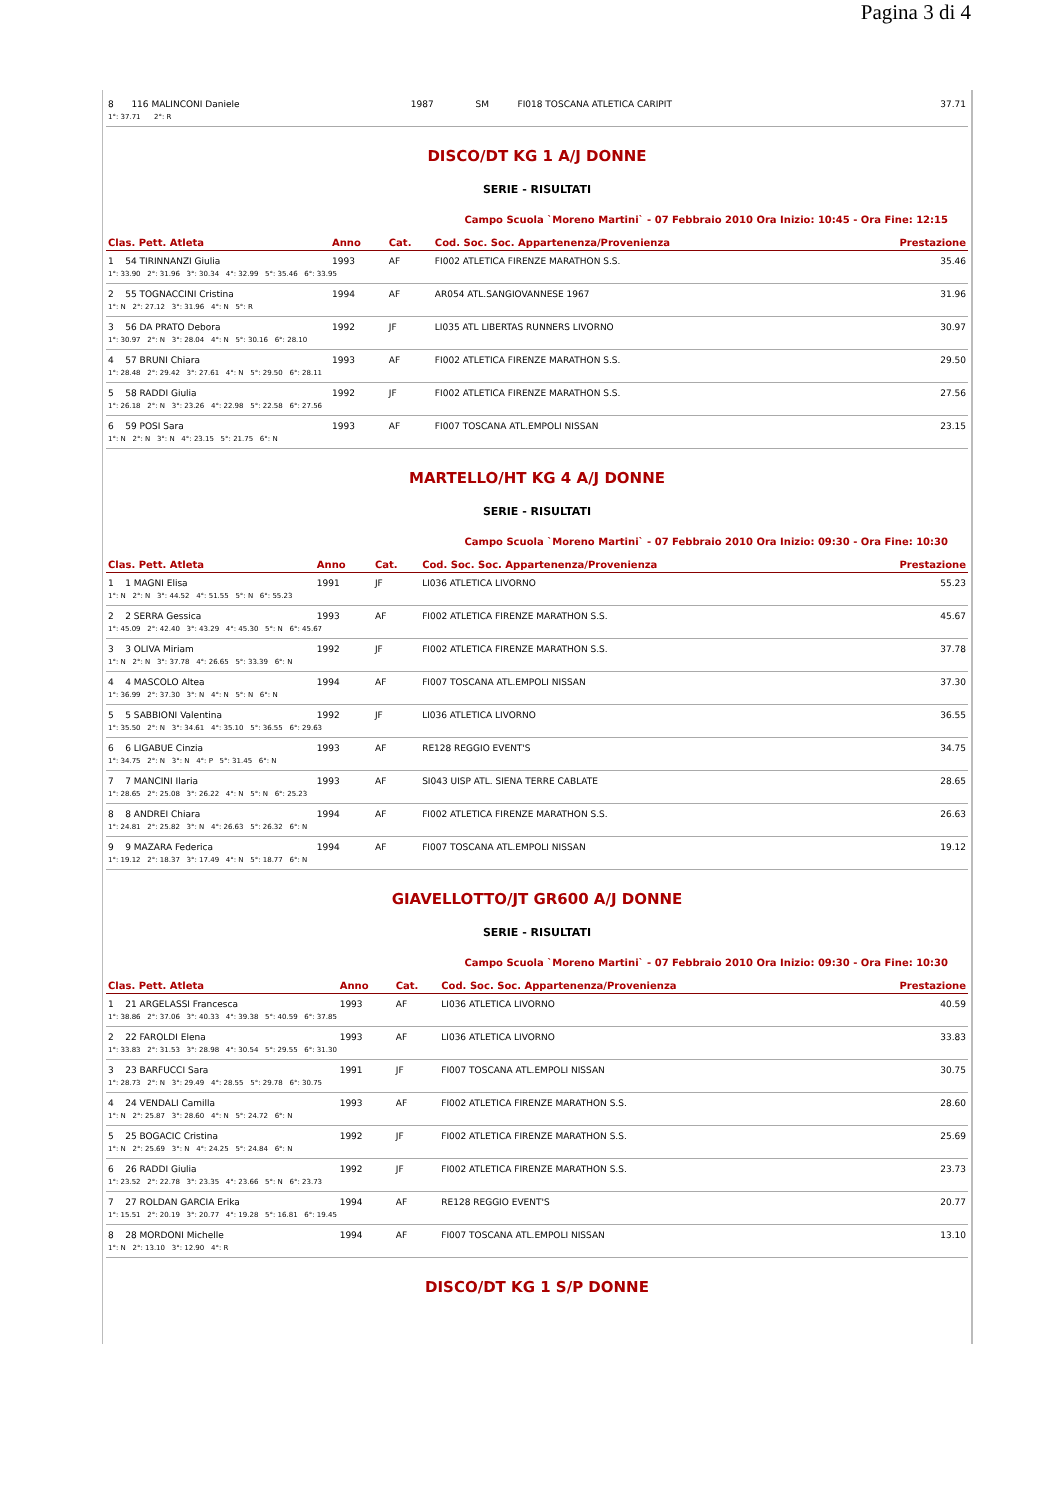Pagina 3 di 4
| 8 | 116 MALINCONI Daniele | | 1987 | SM | FI018 TOSCANA ATLETICA CARIPIT | 37.71 |
| 1°: 37.71 2°: R | | | | | | |
DISCO/DT KG 1 A/J DONNE
SERIE - RISULTATI
Campo Scuola `Moreno Martini` - 07 Febbraio 2010 Ora Inizio: 10:45 - Ora Fine: 12:15
| Clas. Pett. Atleta | Anno | Cat. | Cod. Soc. Soc. Appartenenza/Provenienza | Prestazione |
| --- | --- | --- | --- | --- |
| 1 54 TIRINNANZI Giulia | 1993 | AF | FI002 ATLETICA FIRENZE MARATHON S.S. | 35.46 |
| 1°: 33.90 2°: 31.96 3°: 30.34 4°: 32.99 5°: 35.46 6°: 33.95 | | | | |
| 2 55 TOGNACCINI Cristina | 1994 | AF | AR054 ATL.SANGIOVANNESE 1967 | 31.96 |
| 1°: N 2°: 27.12 3°: 31.96 4°: N 5°: R | | | | |
| 3 56 DA PRATO Debora | 1992 | JF | LI035 ATL LIBERTAS RUNNERS LIVORNO | 30.97 |
| 1°: 30.97 2°: N 3°: 28.04 4°: N 5°: 30.16 6°: 28.10 | | | | |
| 4 57 BRUNI Chiara | 1993 | AF | FI002 ATLETICA FIRENZE MARATHON S.S. | 29.50 |
| 1°: 28.48 2°: 29.42 3°: 27.61 4°: N 5°: 29.50 6°: 28.11 | | | | |
| 5 58 RADDI Giulia | 1992 | JF | FI002 ATLETICA FIRENZE MARATHON S.S. | 27.56 |
| 1°: 26.18 2°: N 3°: 23.26 4°: 22.98 5°: 22.58 6°: 27.56 | | | | |
| 6 59 POSI Sara | 1993 | AF | FI007 TOSCANA ATL.EMPOLI NISSAN | 23.15 |
| 1°: N 2°: N 3°: N 4°: 23.15 5°: 21.75 6°: N | | | | |
MARTELLO/HT KG 4 A/J DONNE
SERIE - RISULTATI
Campo Scuola `Moreno Martini` - 07 Febbraio 2010 Ora Inizio: 09:30 - Ora Fine: 10:30
| Clas. Pett. Atleta | Anno | Cat. | Cod. Soc. Soc. Appartenenza/Provenienza | Prestazione |
| --- | --- | --- | --- | --- |
| 1 1 MAGNI Elisa | 1991 | JF | LI036 ATLETICA LIVORNO | 55.23 |
| 1°: N 2°: N 3°: 44.52 4°: 51.55 5°: N 6°: 55.23 | | | | |
| 2 2 SERRA Gessica | 1993 | AF | FI002 ATLETICA FIRENZE MARATHON S.S. | 45.67 |
| 1°: 45.09 2°: 42.40 3°: 43.29 4°: 45.30 5°: N 6°: 45.67 | | | | |
| 3 3 OLIVA Miriam | 1992 | JF | FI002 ATLETICA FIRENZE MARATHON S.S. | 37.78 |
| 1°: N 2°: N 3°: 37.78 4°: 26.65 5°: 33.39 6°: N | | | | |
| 4 4 MASCOLO Altea | 1994 | AF | FI007 TOSCANA ATL.EMPOLI NISSAN | 37.30 |
| 1°: 36.99 2°: 37.30 3°: N 4°: N 5°: N 6°: N | | | | |
| 5 5 SABBIONI Valentina | 1992 | JF | LI036 ATLETICA LIVORNO | 36.55 |
| 1°: 35.50 2°: N 3°: 34.61 4°: 35.10 5°: 36.55 6°: 29.63 | | | | |
| 6 6 LIGABUE Cinzia | 1993 | AF | RE128 REGGIO EVENT'S | 34.75 |
| 1°: 34.75 2°: N 3°: N 4°: P 5°: 31.45 6°: N | | | | |
| 7 7 MANCINI Ilaria | 1993 | AF | SI043 UISP ATL. SIENA TERRE CABLATE | 28.65 |
| 1°: 28.65 2°: 25.08 3°: 26.22 4°: N 5°: N 6°: 25.23 | | | | |
| 8 8 ANDREI Chiara | 1994 | AF | FI002 ATLETICA FIRENZE MARATHON S.S. | 26.63 |
| 1°: 24.81 2°: 25.82 3°: N 4°: 26.63 5°: 26.32 6°: N | | | | |
| 9 9 MAZARA Federica | 1994 | AF | FI007 TOSCANA ATL.EMPOLI NISSAN | 19.12 |
| 1°: 19.12 2°: 18.37 3°: 17.49 4°: N 5°: 18.77 6°: N | | | | |
GIAVELLOTTO/JT GR600 A/J DONNE
SERIE - RISULTATI
Campo Scuola `Moreno Martini` - 07 Febbraio 2010 Ora Inizio: 09:30 - Ora Fine: 10:30
| Clas. Pett. Atleta | Anno | Cat. | Cod. Soc. Soc. Appartenenza/Provenienza | Prestazione |
| --- | --- | --- | --- | --- |
| 1 21 ARGELASSI Francesca | 1993 | AF | LI036 ATLETICA LIVORNO | 40.59 |
| 1°: 38.86 2°: 37.06 3°: 40.33 4°: 39.38 5°: 40.59 6°: 37.85 | | | | |
| 2 22 FAROLDI Elena | 1993 | AF | LI036 ATLETICA LIVORNO | 33.83 |
| 1°: 33.83 2°: 31.53 3°: 28.98 4°: 30.54 5°: 29.55 6°: 31.30 | | | | |
| 3 23 BARFUCCI Sara | 1991 | JF | FI007 TOSCANA ATL.EMPOLI NISSAN | 30.75 |
| 1°: 28.73 2°: N 3°: 29.49 4°: 28.55 5°: 29.78 6°: 30.75 | | | | |
| 4 24 VENDALI Camilla | 1993 | AF | FI002 ATLETICA FIRENZE MARATHON S.S. | 28.60 |
| 1°: N 2°: 25.87 3°: 28.60 4°: N 5°: 24.72 6°: N | | | | |
| 5 25 BOGACIC Cristina | 1992 | JF | FI002 ATLETICA FIRENZE MARATHON S.S. | 25.69 |
| 1°: N 2°: 25.69 3°: N 4°: 24.25 5°: 24.84 6°: N | | | | |
| 6 26 RADDI Giulia | 1992 | JF | FI002 ATLETICA FIRENZE MARATHON S.S. | 23.73 |
| 1°: 23.52 2°: 22.78 3°: 23.35 4°: 23.66 5°: N 6°: 23.73 | | | | |
| 7 27 ROLDAN GARCIA Erika | 1994 | AF | RE128 REGGIO EVENT'S | 20.77 |
| 1°: 15.51 2°: 20.19 3°: 20.77 4°: 19.28 5°: 16.81 6°: 19.45 | | | | |
| 8 28 MORDONI Michelle | 1994 | AF | FI007 TOSCANA ATL.EMPOLI NISSAN | 13.10 |
| 1°: N 2°: 13.10 3°: 12.90 4°: R | | | | |
DISCO/DT KG 1 S/P DONNE